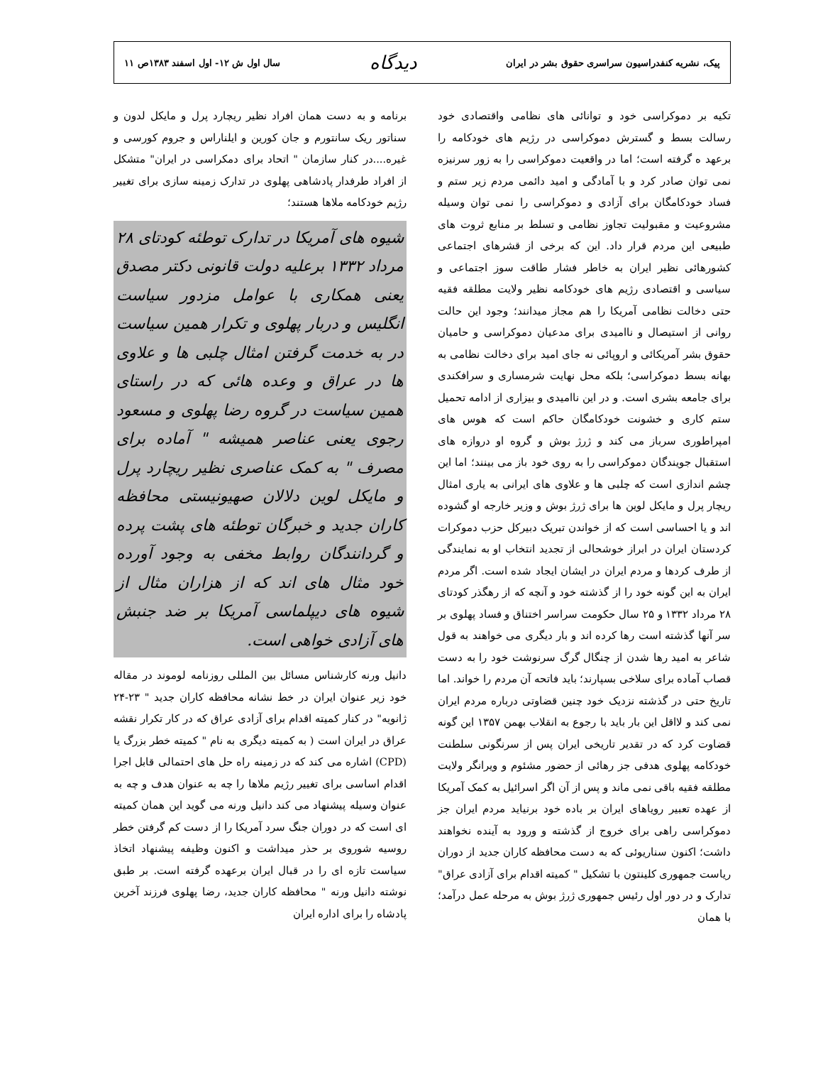پیک، نشریه کنفدراسیون سراسری حقوق بشر در ایران
دیدگاه
سال اول ش ۱۲- اول اسفند ۱۳۸۳ص ۱۱
تکیه بر دموکراسی خود و توانائی های نظامی واقتصادی خود رسالت بسط و گسترش دموکراسی در رژیم های خودکامه را برعهد ه گرفته است؛ اما در واقعیت دموکراسی را به زور سرنیزه نمی توان صادر کرد و با آمادگی و امید دائمی مردم زیر ستم و فساد خودکامگان برای آزادی و دموکراسی را نمی توان وسیله مشروعیت و مقبولیت تجاوز نظامی و تسلط بر منابع ثروت های طبیعی این مردم قرار داد. این که برخی از قشرهای اجتماعی کشورهائی نظیر ایران به خاطر فشار طاقت سوز اجتماعی و سیاسی و اقتصادی رژیم های خودکامه نظیر ولایت مطلقه فقیه حتی دخالت نظامی آمریکا را هم مجاز میدانند؛ وجود این حالت روانی از استیصال و ناامیدی برای مدعیان دموکراسی و حامیان حقوق بشر آمریکائی و اروپائی نه جای امید برای دخالت نظامی به بهانه بسط دموکراسی؛ بلکه محل نهایت شرمساری و سرافکندی برای جامعه بشری است. و در این ناامیدی و بیزاری از ادامه تحمیل ستم کاری و خشونت خودکامگان حاکم است که هوس های امپراطوری سرباز می کند و ژرژ بوش و گروه او دروازه های استقبال جویندگان دموکراسی را به روی خود باز می بینند؛ اما این چشم اندازی است که چلبی ها و علاوی های ایرانی به یاری امثال ریچار پرل و مایکل لوین ها برای ژرژ بوش و وزیر خارجه او گشوده اند و یا احساسی است که از خواندن تبریک دبیرکل حزب دموکرات کردستان ایران در ابراز خوشحالی از تجدید انتخاب او به نمایندگی از طرف کردها و مردم ایران در ایشان ایجاد شده است. اگر مردم ایران به این گونه خود را از گذشته خود و آنچه که از رهگذر کودتای ۲۸ مرداد ۱۳۳۲ و ۲۵ سال حکومت سراسر اختناق و فساد پهلوی بر سر آنها گذشته است رها کرده اند و بار دیگری می خواهند به قول شاعر به امید رها شدن از چنگال گرگ سرنوشت خود را به دست قصاب آماده برای سلاخی بسپارند؛ باید فاتحه آن مردم را خواند. اما تاریخ حتی در گذشته نزدیک خود چنین قضاوتی درباره مردم ایران نمی کند و لااقل این بار باید با رجوع به انقلاب بهمن ۱۳۵۷ این گونه قضاوت کرد که در تقدیر تاریخی ایران پس از سرنگونی سلطنت خودکامه پهلوی هدفی جز رهائی از حضور مشئوم و ویرانگر ولایت مطلقه فقیه باقی نمی ماند و پس از آن اگر اسرائیل به کمک آمریکا از عهده تعبیر رویاهای ایران بر باده خود برنیاید مردم ایران جز دموکراسی راهی برای خروج از گذشته و ورود به آینده نخواهند داشت؛ اکنون سناریوئی که به دست محافظه کاران جدید از دوران ریاست جمهوری کلینتون با تشکیل " کمیته اقدام برای آزادی عراق" تدارک و در دور اول رئیس جمهوری ژرژ بوش به مرحله عمل درآمد؛ با همان
برنامه و به دست همان افراد نظیر ریچارد پرل و مایکل لدون و سناتور ریک سانتورم و جان کورین و ایلناراس و جروم کورسی و غیره....در کنار سازمان " اتحاد برای دمکراسی در ایران" متشکل از افراد طرفدار پادشاهی پهلوی در تدارک زمینه سازی برای تغییر رژیم خودکامه ملاها هستند؛
شیوه های آمریکا در تدارک توطئه کودتای ۲۸ مرداد ۱۳۳۲ برعلیه دولت قانونی دکتر مصدق یعنی همکاری با عوامل مزدور سیاست انگلیس و دربار پهلوی و تکرار همین سیاست در به خدمت گرفتن امثال چلبی ها و علاوی ها در عراق و وعده هائی که در راستای همین سیاست در گروه رضا پهلوی و مسعود رجوی یعنی عناصر همیشه " آماده برای مصرف " به کمک عناصری نظیر ریچارد پرل و مایکل لوین دلالان صهیونیستی محافظه کاران جدید و خبرگان توطئه های پشت پرده و گردانندگان روابط مخفی به وجود آورده خود مثال های اند که از هزاران مثال از شیوه های دیپلماسی آمریکا بر ضد جنبش های آزادی خواهی است.
دانیل ورنه کارشناس مسائل بین المللی روزنامه لوموند در مقاله خود زیر عنوان ایران در خط نشانه محافظه کاران جدید " ۲۳-۲۴ ژانویه" در کنار کمیته اقدام برای آزادی عراق که در کار تکرار نقشه عراق در ایران است ( به کمیته دیگری به نام " کمیته خطر بزرگ یا (CPD) اشاره می کند که در زمینه راه حل های احتمالی قابل اجرا اقدام اساسی برای تغییر رژیم ملاها را چه به عنوان هدف و چه به عنوان وسیله پیشنهاد می کند دانیل ورنه می گوید این همان کمیته ای است که در دوران جنگ سرد آمریکا را از دست کم گرفتن خطر روسیه شوروی بر حذر میداشت و اکنون وظیفه پیشنهاد اتخاذ سیاست تازه ای را در قبال ایران برعهده گرفته است. بر طبق نوشته دانیل ورنه " محافظه کاران جدید، رضا پهلوی فرزند آخرین پادشاه را برای اداره ایران